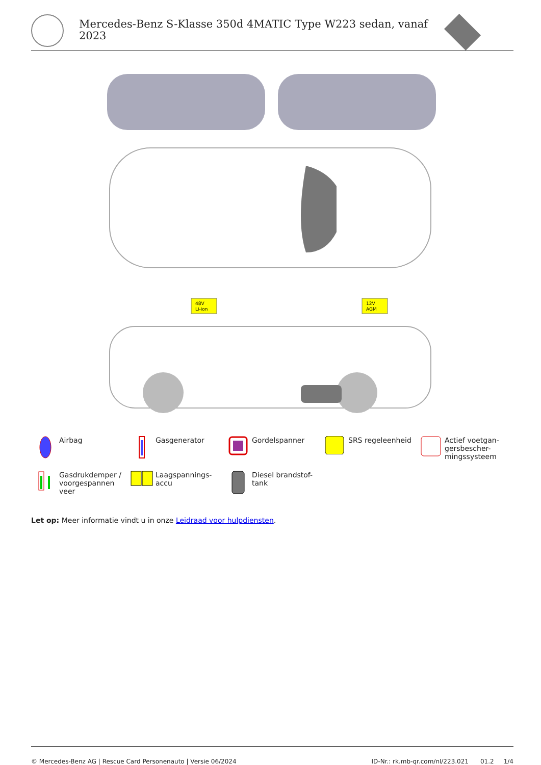Mercedes-Benz S-Klasse 350d 4MATIC Type W223 sedan, vanaf
2023
48V
Li-ion
12V
AGM
Airbag
Gasgenerator
Gordelspanner
SRS regeleenheid
Actief voetgan-
gersbescher-
mingssysteem
Gasdrukdemper /
voorgespannen
veer
Laagspannings-
accu
Diesel brandstof-
tank
Let op: Meer informatie vindt u in onze Leidraad voor hulpdiensten.
© Mercedes-Benz AG | Rescue Card Personenauto | Versie 06/2024 ID-Nr.: rk.mb-qr.com/nl/223.021 01.2 1/4